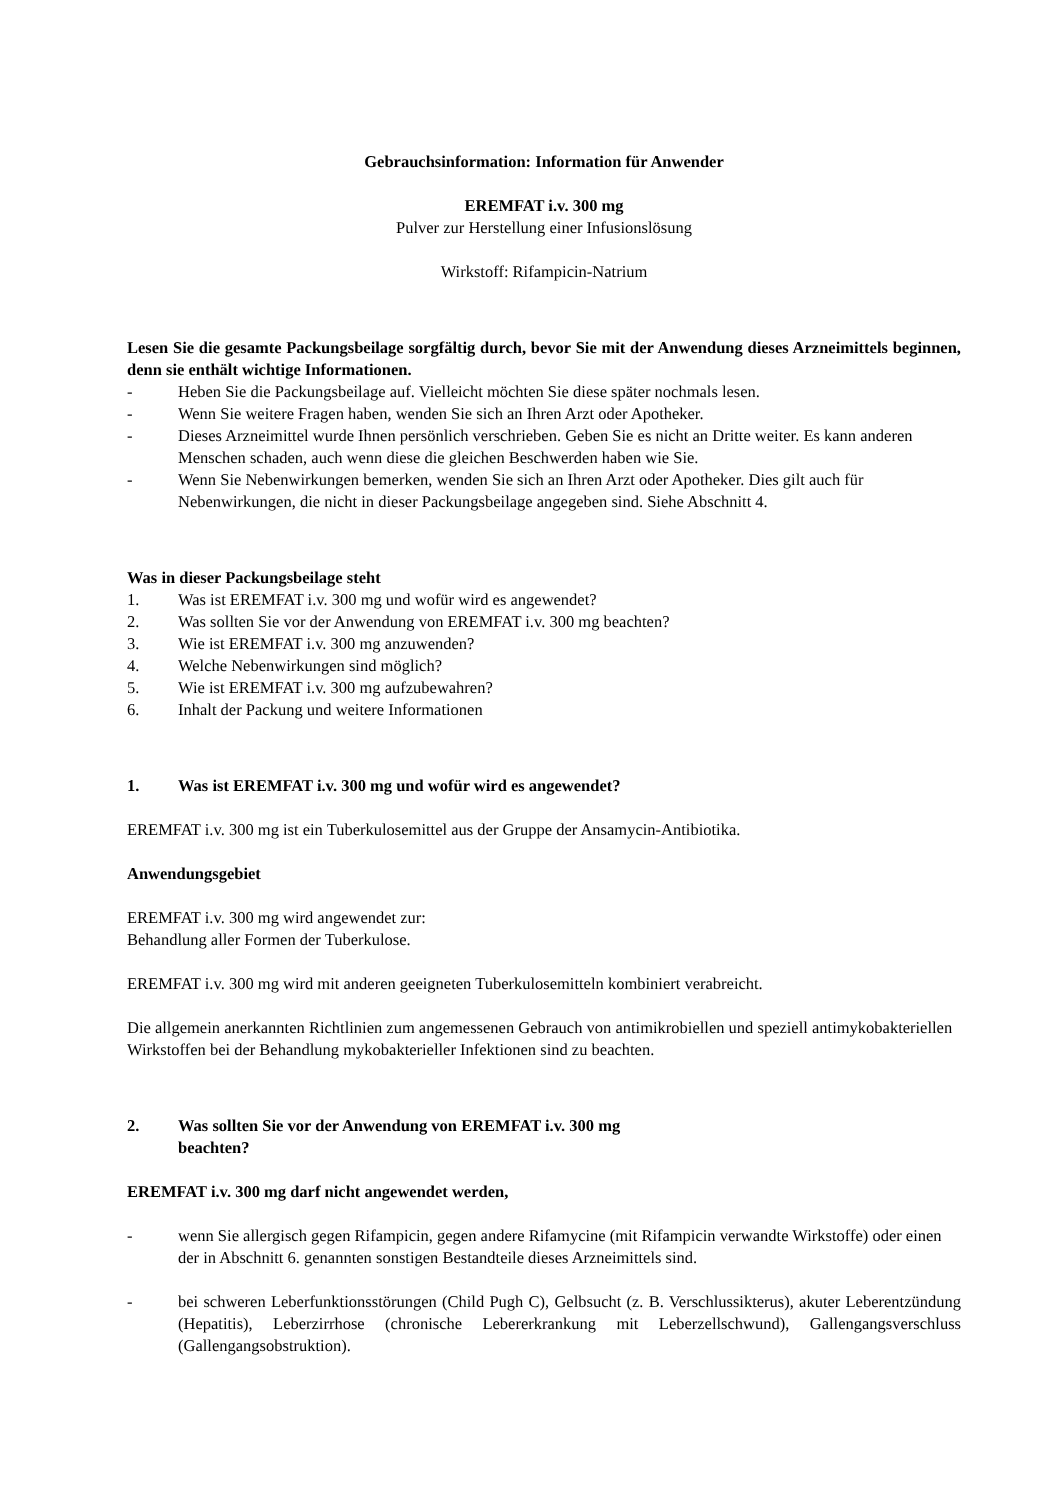Gebrauchsinformation: Information für Anwender
EREMFAT i.v. 300 mg
Pulver zur Herstellung einer Infusionslösung
Wirkstoff: Rifampicin-Natrium
Lesen Sie die gesamte Packungsbeilage sorgfältig durch, bevor Sie mit der Anwendung dieses Arzneimittels beginnen, denn sie enthält wichtige Informationen.
- Heben Sie die Packungsbeilage auf. Vielleicht möchten Sie diese später nochmals lesen.
- Wenn Sie weitere Fragen haben, wenden Sie sich an Ihren Arzt oder Apotheker.
- Dieses Arzneimittel wurde Ihnen persönlich verschrieben. Geben Sie es nicht an Dritte weiter. Es kann anderen Menschen schaden, auch wenn diese die gleichen Beschwerden haben wie Sie.
- Wenn Sie Nebenwirkungen bemerken, wenden Sie sich an Ihren Arzt oder Apotheker. Dies gilt auch für Nebenwirkungen, die nicht in dieser Packungsbeilage angegeben sind. Siehe Abschnitt 4.
Was in dieser Packungsbeilage steht
1. Was ist EREMFAT i.v. 300 mg und wofür wird es angewendet?
2. Was sollten Sie vor der Anwendung von EREMFAT i.v. 300 mg beachten?
3. Wie ist EREMFAT i.v. 300 mg anzuwenden?
4. Welche Nebenwirkungen sind möglich?
5. Wie ist EREMFAT i.v. 300 mg aufzubewahren?
6. Inhalt der Packung und weitere Informationen
1. Was ist EREMFAT i.v. 300 mg und wofür wird es angewendet?
EREMFAT i.v. 300 mg ist ein Tuberkulosemittel aus der Gruppe der Ansamycin-Antibiotika.
Anwendungsgebiet
EREMFAT i.v. 300 mg wird angewendet zur:
Behandlung aller Formen der Tuberkulose.
EREMFAT i.v. 300 mg wird mit anderen geeigneten Tuberkulosemitteln kombiniert verabreicht.
Die allgemein anerkannten Richtlinien zum angemessenen Gebrauch von antimikrobiellen und speziell antimykobakteriellen Wirkstoffen bei der Behandlung mykobakterieller Infektionen sind zu beachten.
2. Was sollten Sie vor der Anwendung von EREMFAT i.v. 300 mg
beachten?
EREMFAT i.v. 300 mg darf nicht angewendet werden,
- wenn Sie allergisch gegen Rifampicin, gegen andere Rifamycine (mit Rifampicin verwandte Wirkstoffe) oder einen der in Abschnitt 6. genannten sonstigen Bestandteile dieses Arzneimittels sind.
- bei schweren Leberfunktionsstörungen (Child Pugh C), Gelbsucht (z. B. Verschlussikterus), akuter Leberentzündung (Hepatitis), Leberzirrhose (chronische Lebererkrankung mit Leberzellschwund), Gallengangsverschluss (Gallengangsobstruktion).